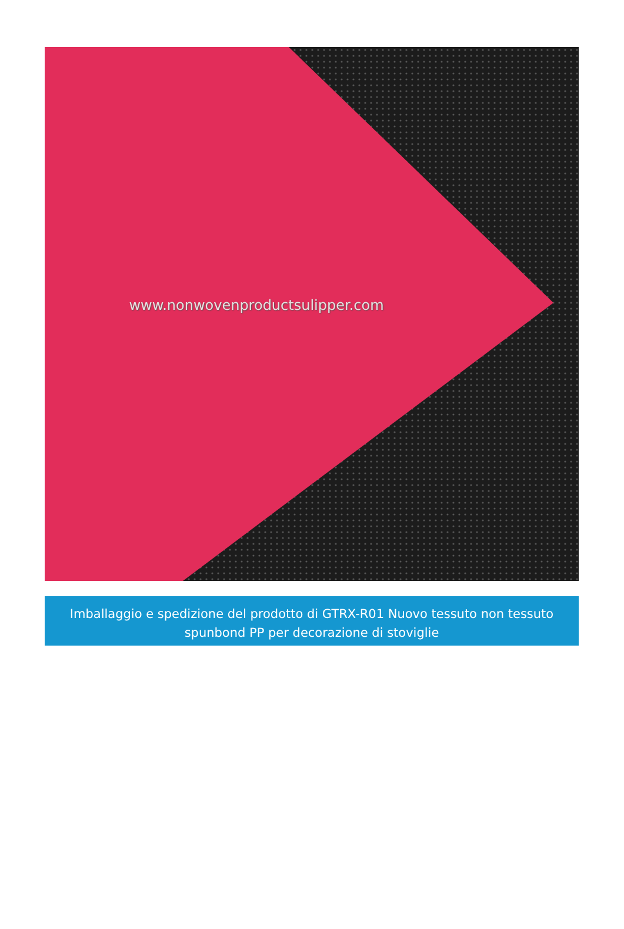www.nonwovenproductsulipper.com
Imballaggio e spedizione del prodotto di GTRX-R01 Nuovo tessuto non tessuto spunbond PP per decorazione di stoviglie